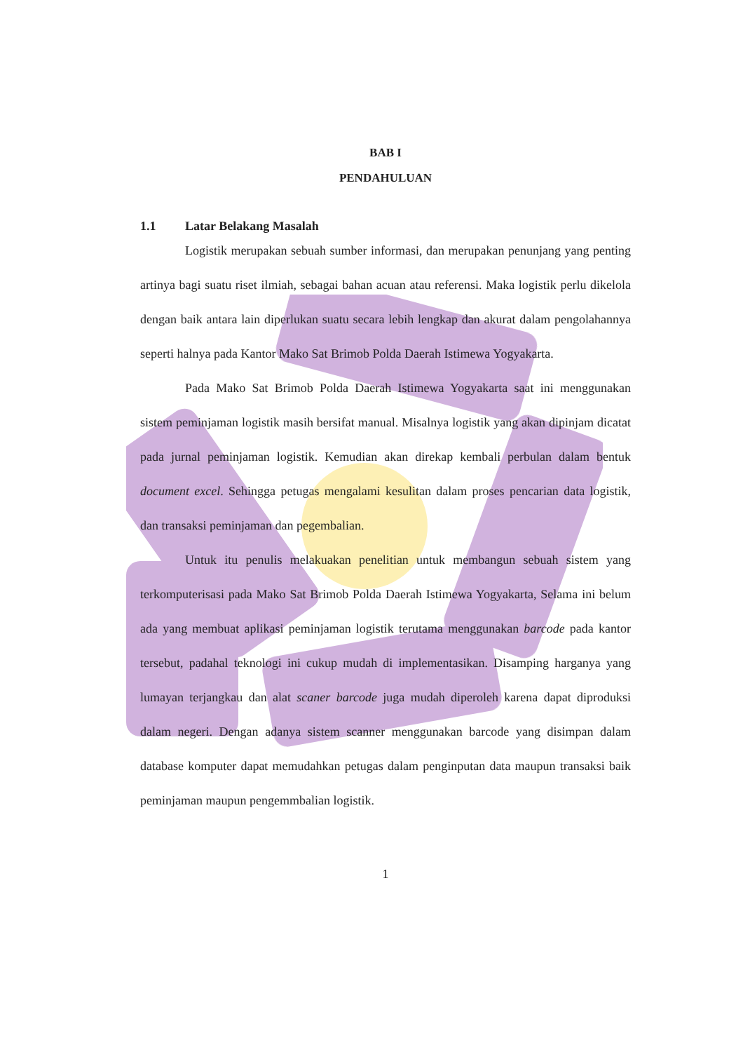BAB I
PENDAHULUAN
1.1 Latar Belakang Masalah
Logistik merupakan sebuah sumber informasi, dan merupakan penunjang yang penting artinya bagi suatu riset ilmiah, sebagai bahan acuan atau referensi. Maka logistik perlu dikelola dengan baik antara lain diperlukan suatu secara lebih lengkap dan akurat dalam pengolahannya seperti halnya pada Kantor Mako Sat Brimob Polda Daerah Istimewa Yogyakarta.
Pada Mako Sat Brimob Polda Daerah Istimewa Yogyakarta saat ini menggunakan sistem peminjaman logistik masih bersifat manual. Misalnya logistik yang akan dipinjam dicatat pada jurnal peminjaman logistik. Kemudian akan direkap kembali perbulan dalam bentuk document excel. Sehingga petugas mengalami kesulitan dalam proses pencarian data logistik, dan transaksi peminjaman dan pegembalian.
Untuk itu penulis melakuakan penelitian untuk membangun sebuah sistem yang terkomputerisasi pada Mako Sat Brimob Polda Daerah Istimewa Yogyakarta, Selama ini belum ada yang membuat aplikasi peminjaman logistik terutama menggunakan barcode pada kantor tersebut, padahal teknologi ini cukup mudah di implementasikan. Disamping harganya yang lumayan terjangkau dan alat scaner barcode juga mudah diperoleh karena dapat diproduksi dalam negeri. Dengan adanya sistem scanner menggunakan barcode yang disimpan dalam database komputer dapat memudahkan petugas dalam penginputan data maupun transaksi baik peminjaman maupun pengemmbalian logistik.
1